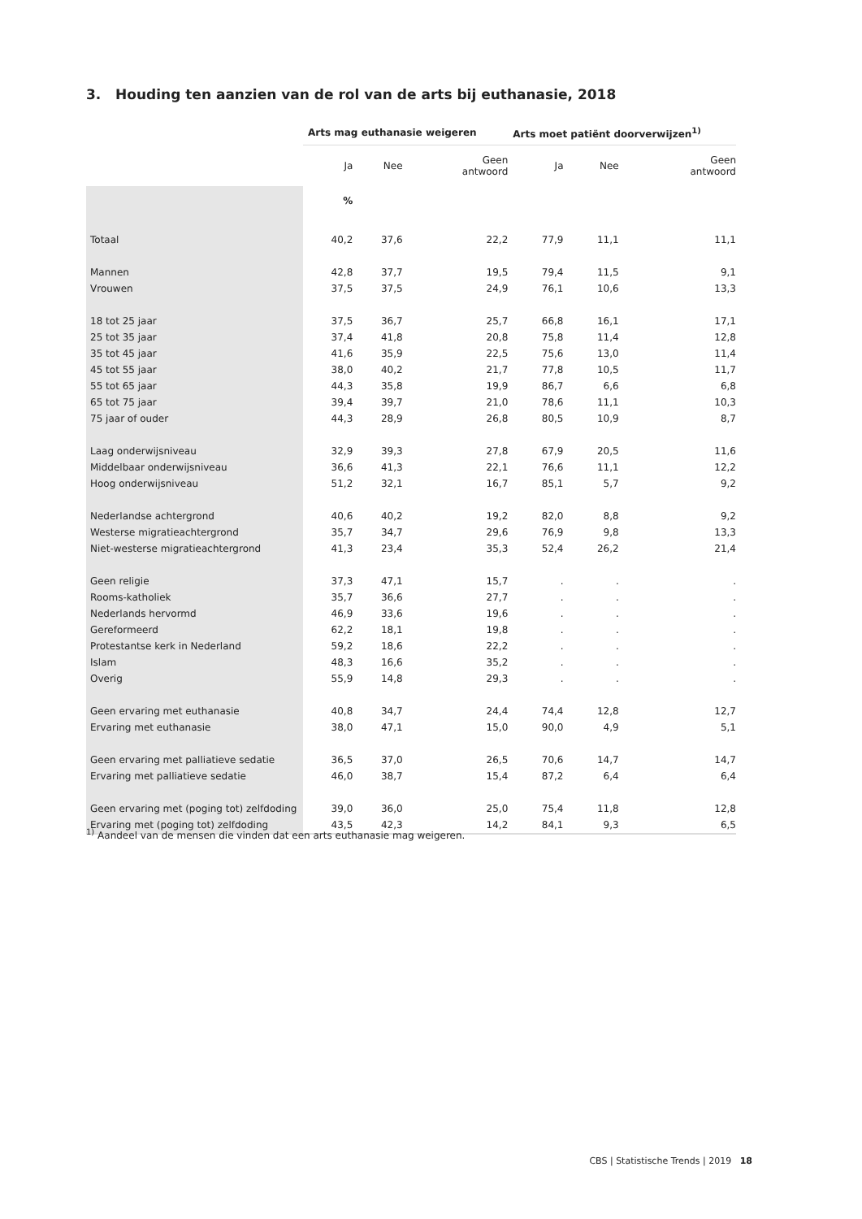3. Houding ten aanzien van de rol van de arts bij euthanasie, 2018
| | Arts mag euthanasie weigeren | | | Arts moet patiënt doorverwijzen<sup>1)</sup> | | |
| --- | --- | --- | --- | --- | --- | --- |
| | Ja | Nee | Geen antwoord | Ja | Nee | Geen antwoord |
| | % | | | | | |
| Totaal | 40,2 | 37,6 | 22,2 | 77,9 | 11,1 | 11,1 |
| Mannen | 42,8 | 37,7 | 19,5 | 79,4 | 11,5 | 9,1 |
| Vrouwen | 37,5 | 37,5 | 24,9 | 76,1 | 10,6 | 13,3 |
| 18 tot 25 jaar | 37,5 | 36,7 | 25,7 | 66,8 | 16,1 | 17,1 |
| 25 tot 35 jaar | 37,4 | 41,8 | 20,8 | 75,8 | 11,4 | 12,8 |
| 35 tot 45 jaar | 41,6 | 35,9 | 22,5 | 75,6 | 13,0 | 11,4 |
| 45 tot 55 jaar | 38,0 | 40,2 | 21,7 | 77,8 | 10,5 | 11,7 |
| 55 tot 65 jaar | 44,3 | 35,8 | 19,9 | 86,7 | 6,6 | 6,8 |
| 65 tot 75 jaar | 39,4 | 39,7 | 21,0 | 78,6 | 11,1 | 10,3 |
| 75 jaar of ouder | 44,3 | 28,9 | 26,8 | 80,5 | 10,9 | 8,7 |
| Laag onderwijsniveau | 32,9 | 39,3 | 27,8 | 67,9 | 20,5 | 11,6 |
| Middelbaar onderwijsniveau | 36,6 | 41,3 | 22,1 | 76,6 | 11,1 | 12,2 |
| Hoog onderwijsniveau | 51,2 | 32,1 | 16,7 | 85,1 | 5,7 | 9,2 |
| Nederlandse achtergrond | 40,6 | 40,2 | 19,2 | 82,0 | 8,8 | 9,2 |
| Westerse migratieachtergrond | 35,7 | 34,7 | 29,6 | 76,9 | 9,8 | 13,3 |
| Niet-westerse migratieachtergrond | 41,3 | 23,4 | 35,3 | 52,4 | 26,2 | 21,4 |
| Geen religie | 37,3 | 47,1 | 15,7 | . | . | . |
| Rooms-katholiek | 35,7 | 36,6 | 27,7 | . | . | . |
| Nederlands hervormd | 46,9 | 33,6 | 19,6 | . | . | . |
| Gereformeerd | 62,2 | 18,1 | 19,8 | . | . | . |
| Protestantse kerk in Nederland | 59,2 | 18,6 | 22,2 | . | . | . |
| Islam | 48,3 | 16,6 | 35,2 | . | . | . |
| Overig | 55,9 | 14,8 | 29,3 | . | . | . |
| Geen ervaring met euthanasie | 40,8 | 34,7 | 24,4 | 74,4 | 12,8 | 12,7 |
| Ervaring met euthanasie | 38,0 | 47,1 | 15,0 | 90,0 | 4,9 | 5,1 |
| Geen ervaring met palliatieve sedatie | 36,5 | 37,0 | 26,5 | 70,6 | 14,7 | 14,7 |
| Ervaring met palliatieve sedatie | 46,0 | 38,7 | 15,4 | 87,2 | 6,4 | 6,4 |
| Geen ervaring met (poging tot) zelfdoding | 39,0 | 36,0 | 25,0 | 75,4 | 11,8 | 12,8 |
| Ervaring met (poging tot) zelfdoding | 43,5 | 42,3 | 14,2 | 84,1 | 9,3 | 6,5 |
<sup>1)</sup> Aandeel van de mensen die vinden dat een arts euthanasie mag weigeren.
CBS | Statistische Trends | 2019 18